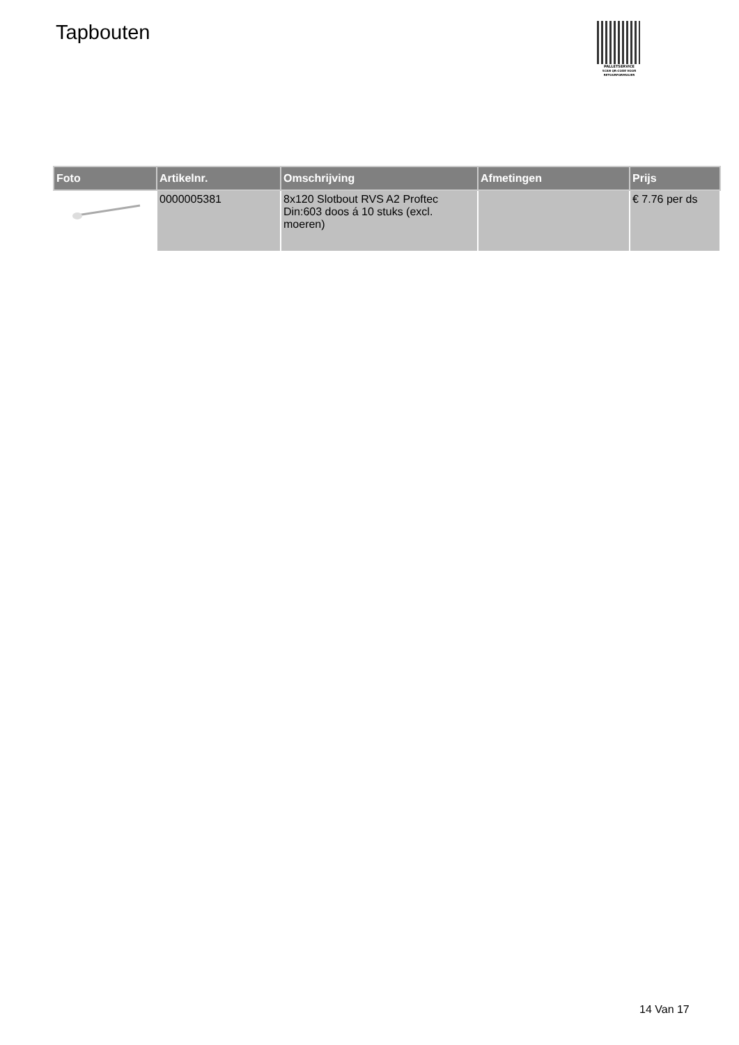Tapbouten
PALLETSERVICE
SCAN QR-CODE VOOR RETOURFORMULIER
| Foto | Artikelnr. | Omschrijving | Afmetingen | Prijs |
| --- | --- | --- | --- | --- |
| | 0000005381 | 8x120 Slotbout RVS A2 Proftec Din:603 doos á 10 stuks (excl. moeren) | | € 7.76 per ds |
14 Van 17